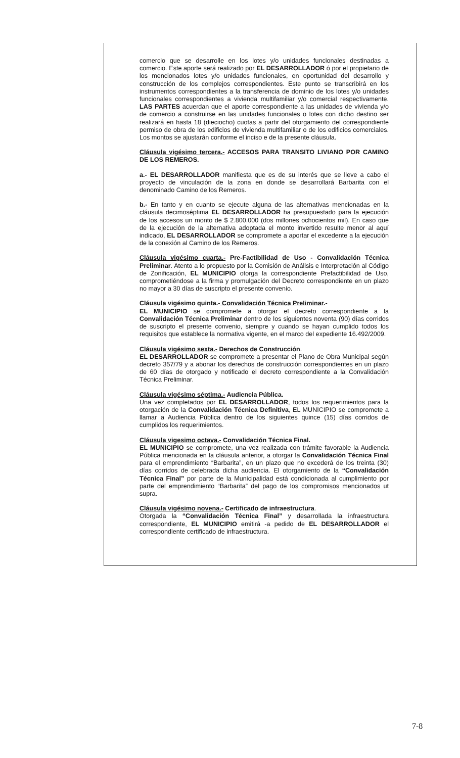comercio que se desarrolle en los lotes y/o unidades funcionales destinadas a comercio. Este aporte será realizado por EL DESARROLLADOR ó por el propietario de los mencionados lotes y/o unidades funcionales, en oportunidad del desarrollo y construcción de los complejos correspondientes. Este punto se transcribirá en los instrumentos correspondientes a la transferencia de dominio de los lotes y/o unidades funcionales correspondientes a vivienda multifamiliar y/o comercial respectivamente. LAS PARTES acuerdan que el aporte correspondiente a las unidades de vivienda y/o de comercio a construirse en las unidades funcionales o lotes con dicho destino ser realizará en hasta 18 (dieciocho) cuotas a partir del otorgamiento del correspondiente permiso de obra de los edificios de vivienda multifamiliar o de los edificios comerciales. Los montos se ajustarán conforme el inciso e de la presente cláusula.
Cláusula vigésimo tercera.- ACCESOS PARA TRANSITO LIVIANO POR CAMINO DE LOS REMEROS.
a.- EL DESARROLLADOR manifiesta que es de su interés que se lleve a cabo el proyecto de vinculación de la zona en donde se desarrollará Barbarita con el denominado Camino de los Remeros.
b.- En tanto y en cuanto se ejecute alguna de las alternativas mencionadas en la cláusula decimoséptima EL DESARROLLADOR ha presupuestado para la ejecución de los accesos un monto de $ 2.800.000 (dos millones ochocientos mil). En caso que de la ejecución de la alternativa adoptada el monto invertido resulte menor al aquí indicado, EL DESARROLLADOR se compromete a aportar el excedente a la ejecución de la conexión al Camino de los Remeros.
Cláusula vigésimo cuarta.- Pre-Factibilidad de Uso - Convalidación Técnica Preliminar. Atento a lo propuesto por la Comisión de Análisis e Interpretación al Código de Zonificación, EL MUNICIPIO otorga la correspondiente Prefactibilidad de Uso, comprometiéndose a la firma y promulgación del Decreto correspondiente en un plazo no mayor a 30 días de suscripto el presente convenio.
Cláusula vigésimo quinta.- Convalidación Técnica Preliminar.-
EL MUNICIPIO se compromete a otorgar el decreto correspondiente a la Convalidación Técnica Preliminar dentro de los siguientes noventa (90) días corridos de suscripto el presente convenio, siempre y cuando se hayan cumplido todos los requisitos que establece la normativa vigente, en el marco del expediente 16.492/2009.
Cláusula vigésimo sexta.- Derechos de Construcción.
EL DESARROLLADOR se compromete a presentar el Plano de Obra Municipal según decreto 357/79 y a abonar los derechos de construcción correspondientes en un plazo de 60 días de otorgado y notificado el decreto correspondiente a la Convalidación Técnica Preliminar.
Cláusula vigésimo séptima.- Audiencia Pública.
Una vez completados por EL DESARROLLADOR, todos los requerimientos para la otorgación de la Convalidación Técnica Definitiva, EL MUNICIPIO se compromete a llamar a Audiencia Pública dentro de los siguientes quince (15) días corridos de cumplidos los requerimientos.
Cláusula vigesimo octava.- Convalidación Técnica Final.
EL MUNICIPIO se compromete, una vez realizada con trámite favorable la Audiencia Pública mencionada en la cláusula anterior, a otorgar la Convalidación Técnica Final para el emprendimiento “Barbarita”, en un plazo que no excederá de los treinta (30) días corridos de celebrada dicha audiencia. El otorgamiento de la “Convalidación Técnica Final” por parte de la Municipalidad está condicionada al cumplimiento por parte del emprendimiento “Barbarita” del pago de los compromisos mencionados ut supra.
Cláusula vigésimo novena.- Certificado de infraestructura.
Otorgada la “Convalidación Técnica Final” y desarrollada la infraestructura correspondiente, EL MUNICIPIO emitirá -a pedido de EL DESARROLLADOR el correspondiente certificado de infraestructura.
7-8